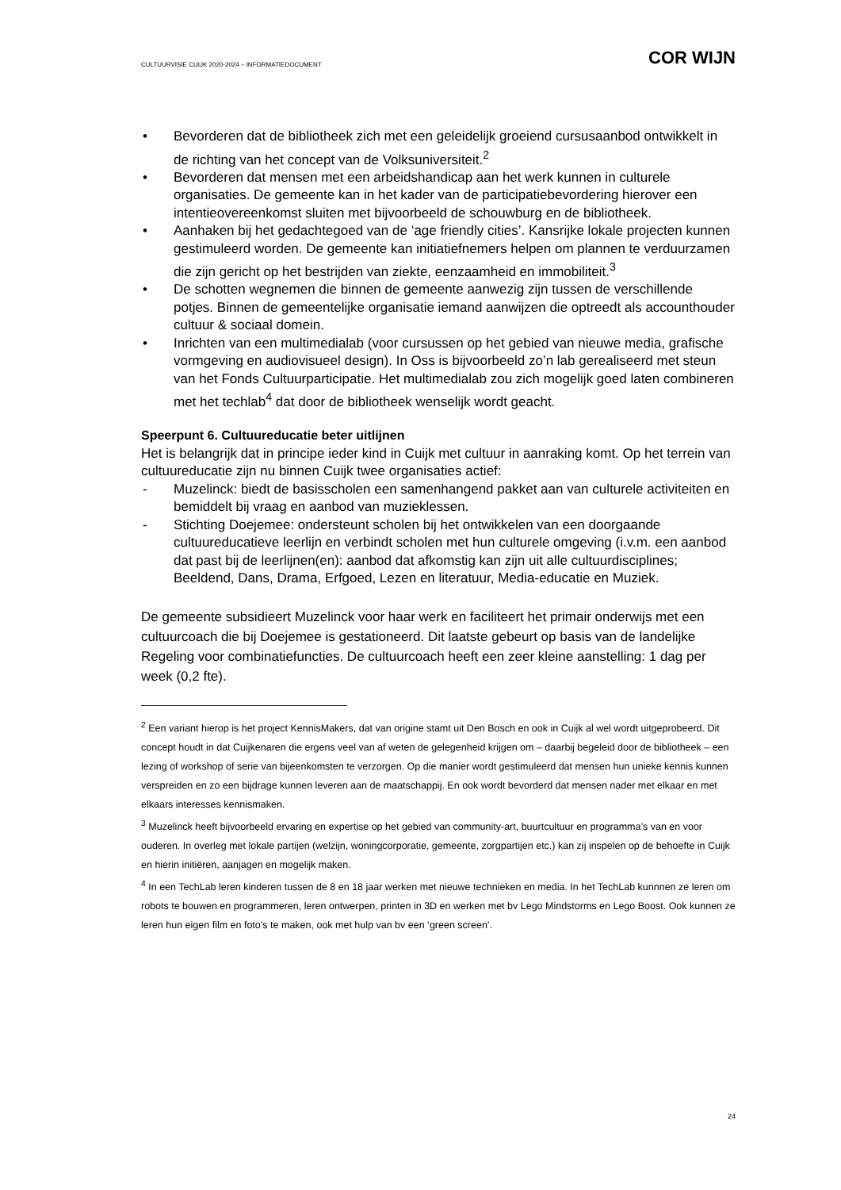CULTUURVISIE CUIJK 2020-2024 – INFORMATIEDOCUMENT COR WIJN
• Bevorderen dat de bibliotheek zich met een geleidelijk groeiend cursusaanbod ontwikkelt in de richting van het concept van de Volksuniversiteit.<sup>2</sup>
• Bevorderen dat mensen met een arbeidshandicap aan het werk kunnen in culturele organisaties. De gemeente kan in het kader van de participatiebevordering hierover een intentieovereenkomst sluiten met bijvoorbeeld de schouwburg en de bibliotheek.
• Aanhaken bij het gedachtegoed van de ‘age friendly cities’. Kansrijke lokale projecten kunnen gestimuleerd worden. De gemeente kan initiatiefnemers helpen om plannen te verduurzamen die zijn gericht op het bestrijden van ziekte, eenzaamheid en immobiliteit.<sup>3</sup>
• De schotten wegnemen die binnen de gemeente aanwezig zijn tussen de verschillende potjes. Binnen de gemeentelijke organisatie iemand aanwijzen die optreedt als accounthouder cultuur & sociaal domein.
• Inrichten van een multimedialab (voor cursussen op het gebied van nieuwe media, grafische vormgeving en audiovisueel design). In Oss is bijvoorbeeld zo’n lab gerealiseerd met steun van het Fonds Cultuurparticipatie. Het multimedialab zou zich mogelijk goed laten combineren met het techlab<sup>4</sup> dat door de bibliotheek wenselijk wordt geacht.
Speerpunt 6. Cultuureducatie beter uitlijnen
Het is belangrijk dat in principe ieder kind in Cuijk met cultuur in aanraking komt. Op het terrein van cultuureducatie zijn nu binnen Cuijk twee organisaties actief:
- Muzelinck: biedt de basisscholen een samenhangend pakket aan van culturele activiteiten en bemiddelt bij vraag en aanbod van muzieklessen.
- Stichting Doejemee: ondersteunt scholen bij het ontwikkelen van een doorgaande cultuureducatieve leerlijn en verbindt scholen met hun culturele omgeving (i.v.m. een aanbod dat past bij de leerlijnen(en): aanbod dat afkomstig kan zijn uit alle cultuurdisciplines; Beeldend, Dans, Drama, Erfgoed, Lezen en literatuur, Media-educatie en Muziek.
De gemeente subsidieert Muzelinck voor haar werk en faciliteert het primair onderwijs met een cultuurcoach die bij Doejemee is gestationeerd. Dit laatste gebeurt op basis van de landelijke Regeling voor combinatiefuncties. De cultuurcoach heeft een zeer kleine aanstelling: 1 dag per week (0,2 fte).
<sup>2</sup> Een variant hierop is het project KennisMakers, dat van origine stamt uit Den Bosch en ook in Cuijk al wel wordt uitgeprobeerd. Dit concept houdt in dat Cuijkenaren die ergens veel van af weten de gelegenheid krijgen om – daarbij begeleid door de bibliotheek – een lezing of workshop of serie van bijeenkomsten te verzorgen. Op die manier wordt gestimuleerd dat mensen hun unieke kennis kunnen verspreiden en zo een bijdrage kunnen leveren aan de maatschappij. En ook wordt bevorderd dat mensen nader met elkaar en met elkaars interesses kennismaken.
<sup>3</sup> Muzelinck heeft bijvoorbeeld ervaring en expertise op het gebied van community-art, buurtcultuur en programma’s van en voor ouderen. In overleg met lokale partijen (welzijn, woningcorporatie, gemeente, zorgpartijen etc.) kan zij inspelen op de behoefte in Cuijk en hierin initiëren, aanjagen en mogelijk maken.
<sup>4</sup> In een TechLab leren kinderen tussen de 8 en 18 jaar werken met nieuwe technieken en media. In het TechLab kunnnen ze leren om robots te bouwen en programmeren, leren ontwerpen, printen in 3D en werken met bv Lego Mindstorms en Lego Boost. Ook kunnen ze leren hun eigen film en foto’s te maken, ook met hulp van bv een ‘green screen’.
24